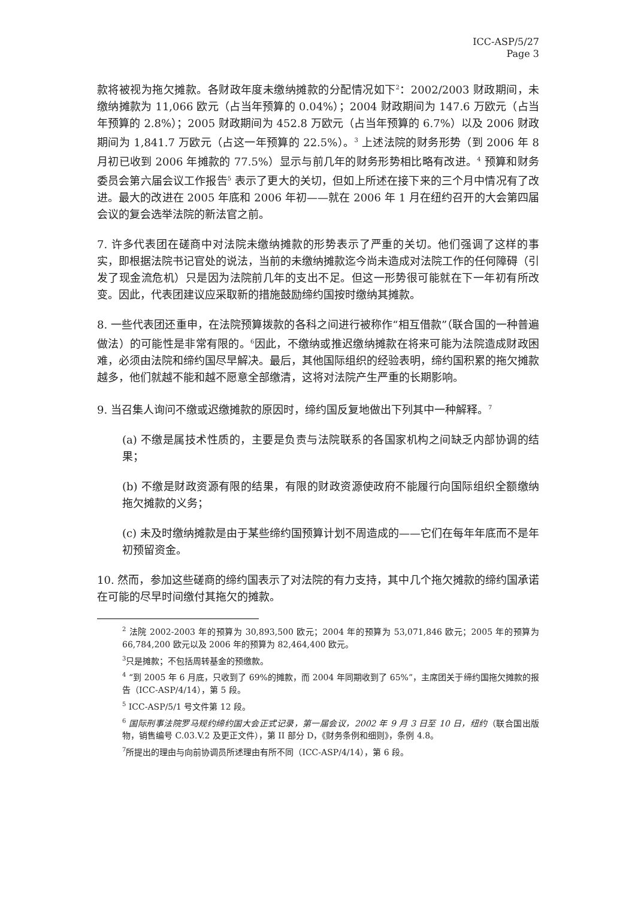ICC-ASP/5/27
Page 3
款将被视为拖欠摊款。各财政年度未缴纳摊款的分配情况如下<sup>2</sup>：2002/2003 财政期间，未缴纳摊款为 11,066 欧元（占当年预算的 0.04%）；2004 财政期间为 147.6 万欧元（占当年预算的 2.8%）；2005 财政期间为 452.8 万欧元（占当年预算的 6.7%）以及 2006 财政期间为 1,841.7 万欧元（占这一年预算的 22.5%）。<sup>3</sup> 上述法院的财务形势（到 2006 年 8 月初已收到 2006 年摊款的 77.5%）显示与前几年的财务形势相比略有改进。<sup>4</sup> 预算和财务委员会第六届会议工作报告<sup>5</sup> 表示了更大的关切，但如上所述在接下来的三个月中情况有了改进。最大的改进在 2005 年底和 2006 年初——就在 2006 年 1 月在纽约召开的大会第四届会议的复会选举法院的新法官之前。
7. 许多代表团在磋商中对法院未缴纳摊款的形势表示了严重的关切。他们强调了这样的事实，即根据法院书记官处的说法，当前的未缴纳摊款迄今尚未造成对法院工作的任何障碍（引发了现金流危机）只是因为法院前几年的支出不足。但这一形势很可能就在下一年初有所改变。因此，代表团建议应采取新的措施鼓励缔约国按时缴纳其摊款。
8. 一些代表团还重申，在法院预算拨款的各科之间进行被称作“相互借款”（联合国的一种普遍做法）的可能性是非常有限的。<sup>6</sup>因此，不缴纳或推迟缴纳摊款在将来可能为法院造成财政困难，必须由法院和缔约国尽早解决。最后，其他国际组织的经验表明，缔约国积累的拖欠摊款越多，他们就越不能和越不愿意全部缴清，这将对法院产生严重的长期影响。
9. 当召集人询问不缴或迟缴摊款的原因时，缔约国反复地做出下列其中一种解释。<sup>7</sup>
(a) 不缴是属技术性质的，主要是负责与法院联系的各国家机构之间缺乏内部协调的结果；
(b) 不缴是财政资源有限的结果，有限的财政资源使政府不能履行向国际组织全额缴纳拖欠摊款的义务；
(c) 未及时缴纳摊款是由于某些缔约国预算计划不周造成的——它们在每年年底而不是年初预留资金。
10. 然而，参加这些磋商的缔约国表示了对法院的有力支持，其中几个拖欠摊款的缔约国承诺在可能的尽早时间缴付其拖欠的摊款。
<sup>2</sup> 法院 2002-2003 年的预算为 30,893,500 欧元；2004 年的预算为 53,071,846 欧元；2005 年的预算为 66,784,200 欧元以及 2006 年的预算为 82,464,400 欧元。
<sup>3</sup> 只是摊款；不包括周转基金的预缴款。
<sup>4</sup> “到 2005 年 6 月底，只收到了 69%的摊款，而 2004 年同期收到了 65%”，主席团关于缔约国拖欠摊款的报告（ICC-ASP/4/14），第 5 段。
<sup>5</sup> ICC-ASP/5/1 号文件第 12 段。
<sup>6</sup> 国际刑事法院罗马规约缔约国大会正式记录，第一届会议，2002 年 9 月 3 日至 10 日，纽约（联合国出版物，销售编号 C.03.V.2 及更正文件），第 II 部分 D，《财务条例和细则》，条例 4.8。
<sup>7</sup> 所提出的理由与向前协调员所述理由有所不同（ICC-ASP/4/14），第 6 段。